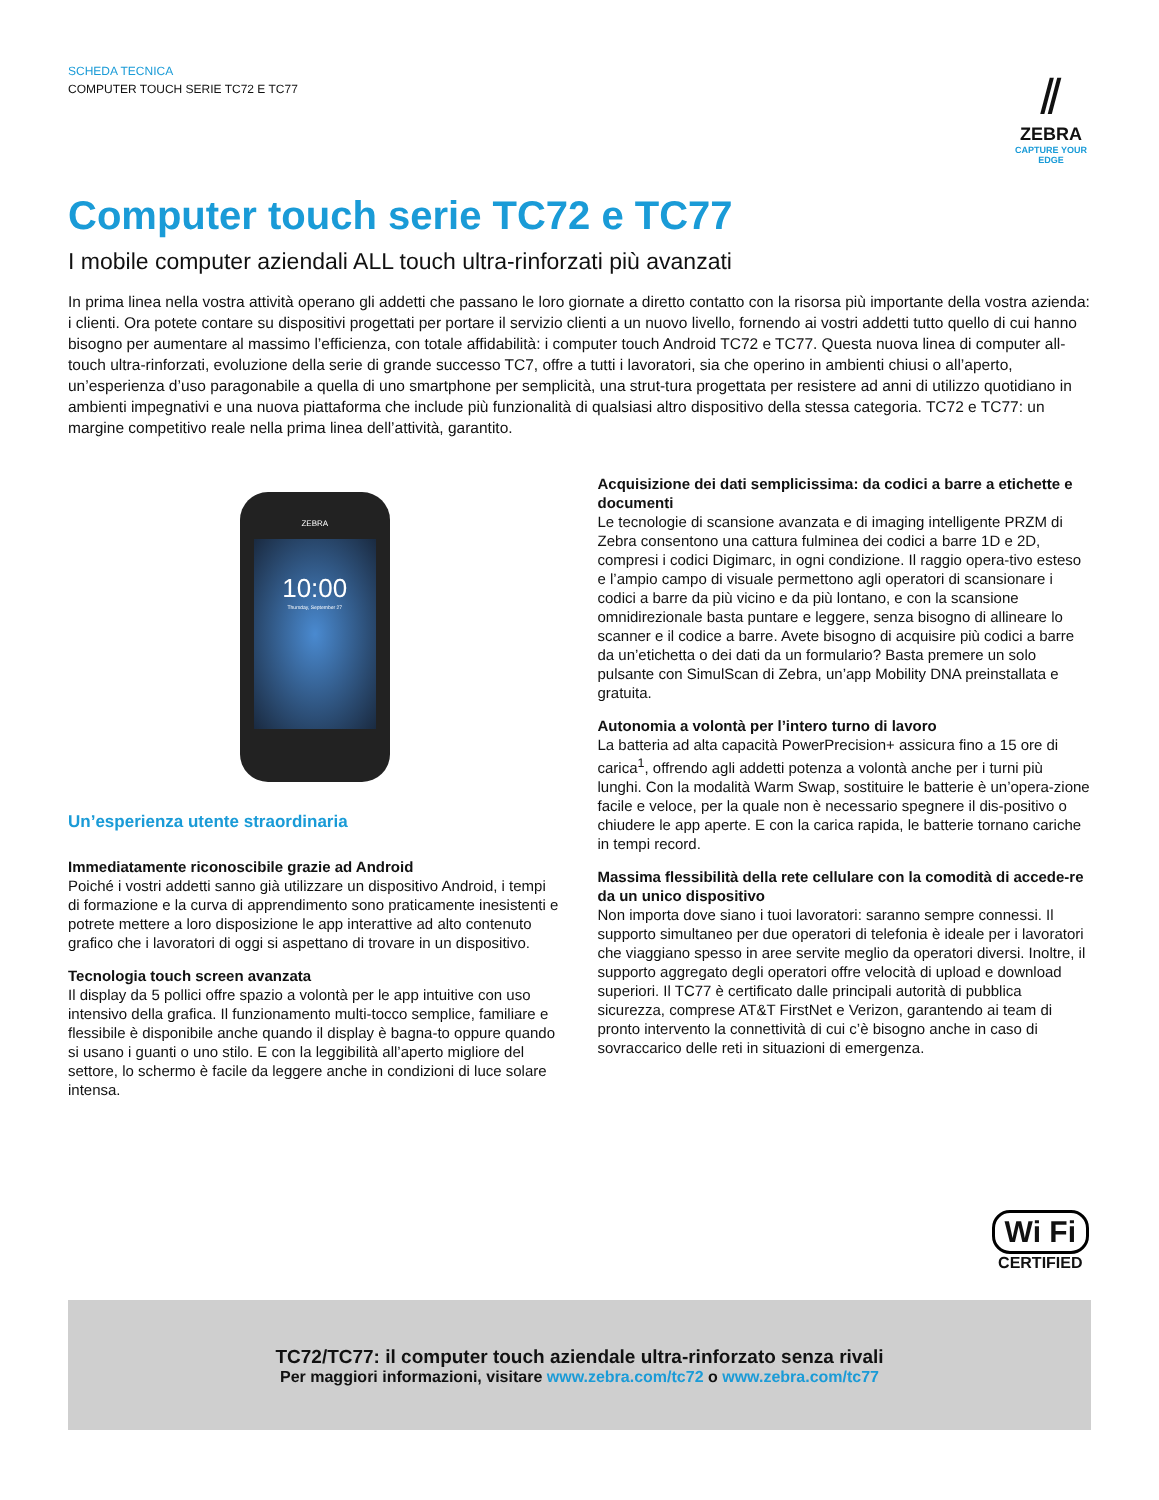SCHEDA TECNICA
COMPUTER TOUCH SERIE TC72 E TC77
⫽
ZEBRA
CAPTURE YOUR EDGE
Computer touch serie TC72 e TC77
I mobile computer aziendali ALL touch ultra-rinforzati più avanzati
In prima linea nella vostra attività operano gli addetti che passano le loro giornate a diretto contatto con la risorsa più importante della vostra azienda: i clienti. Ora potete contare su dispositivi progettati per portare il servizio clienti a un nuovo livello, fornendo ai vostri addetti tutto quello di cui hanno bisogno per aumentare al massimo l’efficienza, con totale affidabilità: i computer touch Android TC72 e TC77. Questa nuova linea di computer all-touch ultra-rinforzati, evoluzione della serie di grande successo TC7, offre a tutti i lavoratori, sia che operino in ambienti chiusi o all’aperto, un’esperienza d’uso paragonabile a quella di uno smartphone per semplicità, una strut-tura progettata per resistere ad anni di utilizzo quotidiano in ambienti impegnativi e una nuova piattaforma che include più funzionalità di qualsiasi altro dispositivo della stessa categoria. TC72 e TC77: un margine competitivo reale nella prima linea dell’attività, garantito.
ZEBRA
10:00
Thursday, September 27
Un’esperienza utente straordinaria
Immediatamente riconoscibile grazie ad Android
Poiché i vostri addetti sanno già utilizzare un dispositivo Android, i tempi di formazione e la curva di apprendimento sono praticamente inesistenti e potrete mettere a loro disposizione le app interattive ad alto contenuto grafico che i lavoratori di oggi si aspettano di trovare in un dispositivo.
Tecnologia touch screen avanzata
Il display da 5 pollici offre spazio a volontà per le app intuitive con uso intensivo della grafica. Il funzionamento multi-tocco semplice, familiare e flessibile è disponibile anche quando il display è bagna-to oppure quando si usano i guanti o uno stilo. E con la leggibilità all’aperto migliore del settore, lo schermo è facile da leggere anche in condizioni di luce solare intensa.
Acquisizione dei dati semplicissima: da codici a barre a etichette e documenti
Le tecnologie di scansione avanzata e di imaging intelligente PRZM di Zebra consentono una cattura fulminea dei codici a barre 1D e 2D, compresi i codici Digimarc, in ogni condizione. Il raggio opera-tivo esteso e l’ampio campo di visuale permettono agli operatori di scansionare i codici a barre da più vicino e da più lontano, e con la scansione omnidirezionale basta puntare e leggere, senza bisogno di allineare lo scanner e il codice a barre. Avete bisogno di acquisire più codici a barre da un’etichetta o dei dati da un formulario? Basta premere un solo pulsante con SimulScan di Zebra, un’app Mobility DNA preinstallata e gratuita.
Autonomia a volontà per l’intero turno di lavoro
La batteria ad alta capacità PowerPrecision+ assicura fino a 15 ore di carica<sup>1</sup>, offrendo agli addetti potenza a volontà anche per i turni più lunghi. Con la modalità Warm Swap, sostituire le batterie è un’opera-zione facile e veloce, per la quale non è necessario spegnere il dis-positivo o chiudere le app aperte. E con la carica rapida, le batterie tornano cariche in tempi record.
Massima flessibilità della rete cellulare con la comodità di accede-re da un unico dispositivo
Non importa dove siano i tuoi lavoratori: saranno sempre connessi. Il supporto simultaneo per due operatori di telefonia è ideale per i lavoratori che viaggiano spesso in aree servite meglio da operatori diversi. Inoltre, il supporto aggregato degli operatori offre velocità di upload e download superiori. Il TC77 è certificato dalle principali autorità di pubblica sicurezza, comprese AT&T FirstNet e Verizon, garantendo ai team di pronto intervento la connettività di cui c’è bisogno anche in caso di sovraccarico delle reti in situazioni di emergenza.
Wi Fi
CERTIFIED
TC72/TC77: il computer touch aziendale ultra-rinforzato senza rivali
Per maggiori informazioni, visitare www.zebra.com/tc72 o www.zebra.com/tc77